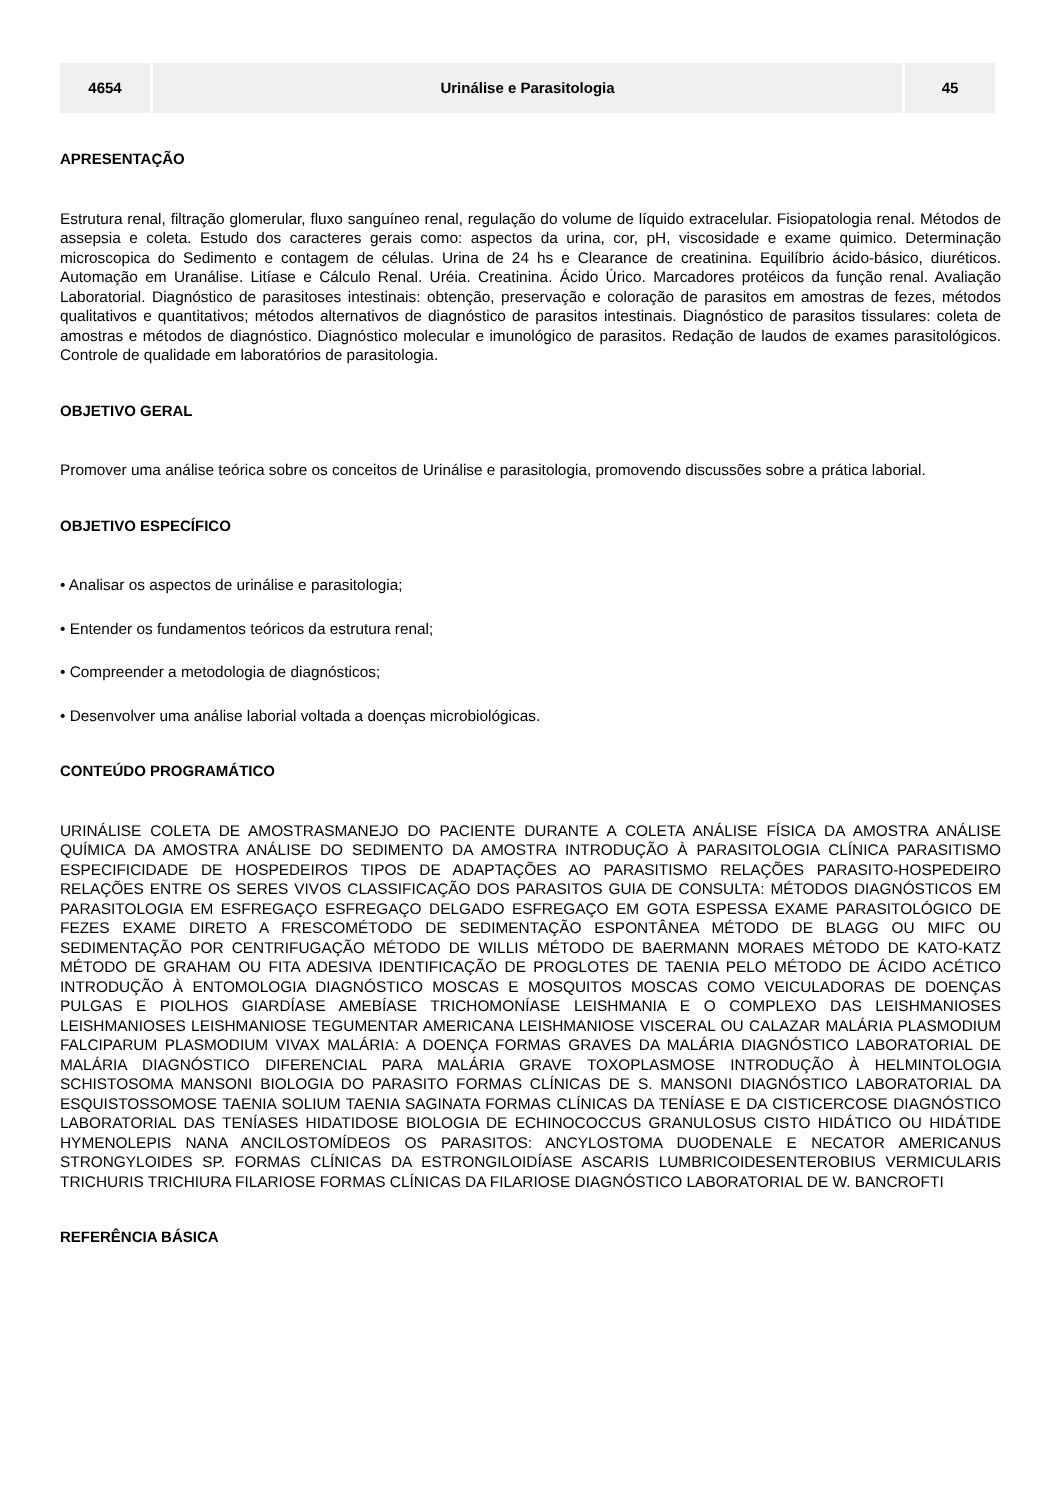| 4654 | Urinálise e Parasitologia | 45 |
APRESENTAÇÃO
Estrutura renal, filtração glomerular, fluxo sanguíneo renal, regulação do volume de líquido extracelular. Fisiopatologia renal. Métodos de assepsia e coleta. Estudo dos caracteres gerais como: aspectos da urina, cor, pH, viscosidade e exame quimico. Determinação microscopica do Sedimento e contagem de células. Urina de 24 hs e Clearance de creatinina. Equilíbrio ácido-básico, diuréticos. Automação em Uranálise. Litíase e Cálculo Renal. Uréia. Creatinina. Ácido Úrico. Marcadores protéicos da função renal. Avaliação Laboratorial. Diagnóstico de parasitoses intestinais: obtenção, preservação e coloração de parasitos em amostras de fezes, métodos qualitativos e quantitativos; métodos alternativos de diagnóstico de parasitos intestinais. Diagnóstico de parasitos tissulares: coleta de amostras e métodos de diagnóstico. Diagnóstico molecular e imunológico de parasitos. Redação de laudos de exames parasitológicos. Controle de qualidade em laboratórios de parasitologia.
OBJETIVO GERAL
Promover uma análise teórica sobre os conceitos de Urinálise e parasitologia, promovendo discussões sobre a prática laborial.
OBJETIVO ESPECÍFICO
• Analisar os aspectos de urinálise e parasitologia;
• Entender os fundamentos teóricos da estrutura renal;
• Compreender a metodologia de diagnósticos;
• Desenvolver uma análise laborial voltada a doenças microbiológicas.
CONTEÚDO PROGRAMÁTICO
URINÁLISE COLETA DE AMOSTRASMANEJO DO PACIENTE DURANTE A COLETA ANÁLISE FÍSICA DA AMOSTRA ANÁLISE QUÍMICA DA AMOSTRA ANÁLISE DO SEDIMENTO DA AMOSTRA INTRODUÇÃO À PARASITOLOGIA CLÍNICA PARASITISMO ESPECIFICIDADE DE HOSPEDEIROS TIPOS DE ADAPTAÇÕES AO PARASITISMO RELAÇÕES PARASITO-HOSPEDEIRO RELAÇÕES ENTRE OS SERES VIVOS CLASSIFICAÇÃO DOS PARASITOS GUIA DE CONSULTA: MÉTODOS DIAGNÓSTICOS EM PARASITOLOGIA EM ESFREGAÇO ESFREGAÇO DELGADO ESFREGAÇO EM GOTA ESPESSA EXAME PARASITOLÓGICO DE FEZES EXAME DIRETO A FRESCOMÉTODO DE SEDIMENTAÇÃO ESPONTÂNEA MÉTODO DE BLAGG OU MIFC OU SEDIMENTAÇÃO POR CENTRIFUGAÇÃO MÉTODO DE WILLIS MÉTODO DE BAERMANN MORAES MÉTODO DE KATO-KATZ MÉTODO DE GRAHAM OU FITA ADESIVA IDENTIFICAÇÃO DE PROGLOTES DE TAENIA PELO MÉTODO DE ÁCIDO ACÉTICO INTRODUÇÃO À ENTOMOLOGIA DIAGNÓSTICO MOSCAS E MOSQUITOS MOSCAS COMO VEICULADORAS DE DOENÇAS PULGAS E PIOLHOS GIARDÍASE AMEBÍASE TRICHOMONÍASE LEISHMANIA E O COMPLEXO DAS LEISHMANIOSES LEISHMANIOSES LEISHMANIOSE TEGUMENTAR AMERICANA LEISHMANIOSE VISCERAL OU CALAZAR MALÁRIA PLASMODIUM FALCIPARUM PLASMODIUM VIVAX MALÁRIA: A DOENÇA FORMAS GRAVES DA MALÁRIA DIAGNÓSTICO LABORATORIAL DE MALÁRIA DIAGNÓSTICO DIFERENCIAL PARA MALÁRIA GRAVE TOXOPLASMOSE INTRODUÇÃO À HELMINTOLOGIA SCHISTOSOMA MANSONI BIOLOGIA DO PARASITO FORMAS CLÍNICAS DE S. MANSONI DIAGNÓSTICO LABORATORIAL DA ESQUISTOSSOMOSE TAENIA SOLIUM TAENIA SAGINATA FORMAS CLÍNICAS DA TENÍASE E DA CISTICERCOSE DIAGNÓSTICO LABORATORIAL DAS TENÍASES HIDATIDOSE BIOLOGIA DE ECHINOCOCCUS GRANULOSUS CISTO HIDÁTICO OU HIDÁTIDE HYMENOLEPIS NANA ANCILOSTOMÍDEOS OS PARASITOS: ANCYLOSTOMA DUODENALE E NECATOR AMERICANUS STRONGYLOIDES SP. FORMAS CLÍNICAS DA ESTRONGILOIDÍASE ASCARIS LUMBRICOIDESENTEROBIUS VERMICULARIS TRICHURIS TRICHIURA FILARIOSE FORMAS CLÍNICAS DA FILARIOSE DIAGNÓSTICO LABORATORIAL DE W. BANCROFTI
REFERÊNCIA BÁSICA